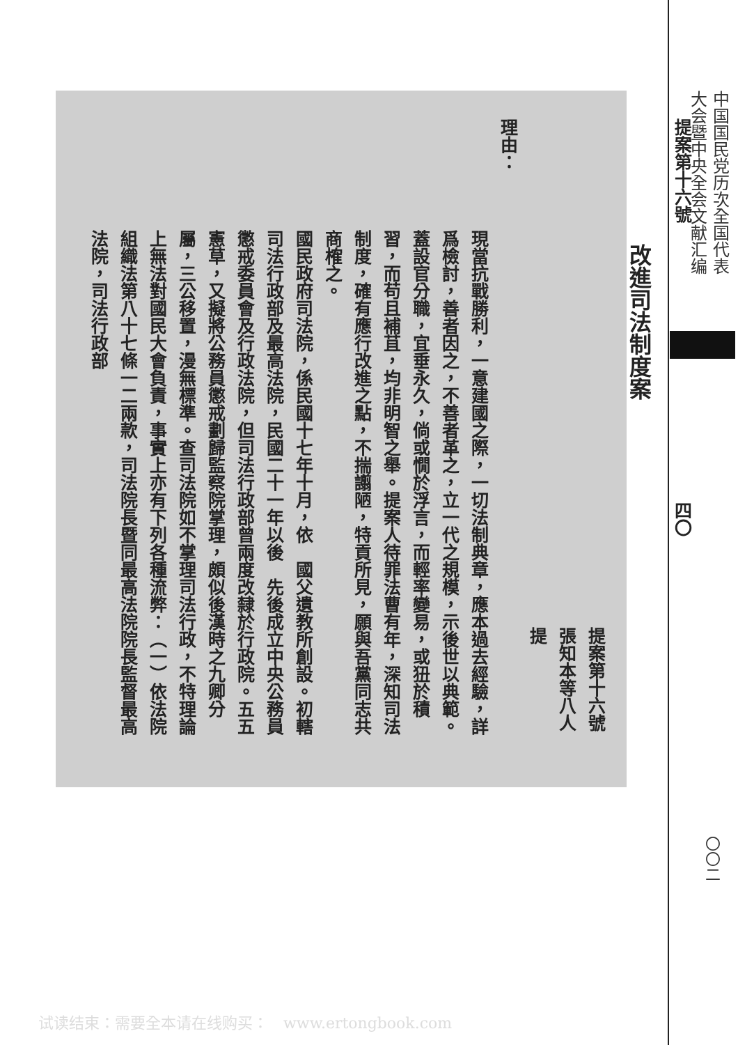提案第十六號　　　　　　　　　　　　　　　　四〇
改進司法制度案
提案第十六號
張知本等八人提
理由：
現當抗戰勝利，一意建國之際，一切法制典章，應本過去經驗，詳爲檢討，善者因之，不善者革之，立一代之規模，示後世以典範。蓋設官分職，宜垂永久，倘或憪於浮言，而輕率變易，或狃於積習，而苟且補苴，均非明智之舉。提案人待罪法曹有年，深知司法制度，確有應行改進之點，不揣譾陋，特貢所見，願與吾黨同志共商榷之。
國民政府司法院，係民國十七年十月，依　國父遺教所創設。初轄司法行政部及最高法院，民國二十一年以後　先後成立中央公務員懲戒委員會及行政法院，但司法行政部曾兩度改隸於行政院。五五憲草，又擬將公務員懲戒劃歸監察院掌理，頗似後漢時之九卿分屬，三公移置，漫無標準。查司法院如不掌理司法行政，不特理論上無法對國民大會負責，事實上亦有下列各種流弊：（一）依法院組織法第八十七條一二兩款，司法院長暨同最高法院院長監督最高法院，司法行政部
中国国民党历次全国代表
大会暨中央全会文献汇编
〇〇二
试读结束：需要全本请在线购买：　www.ertongbook.com